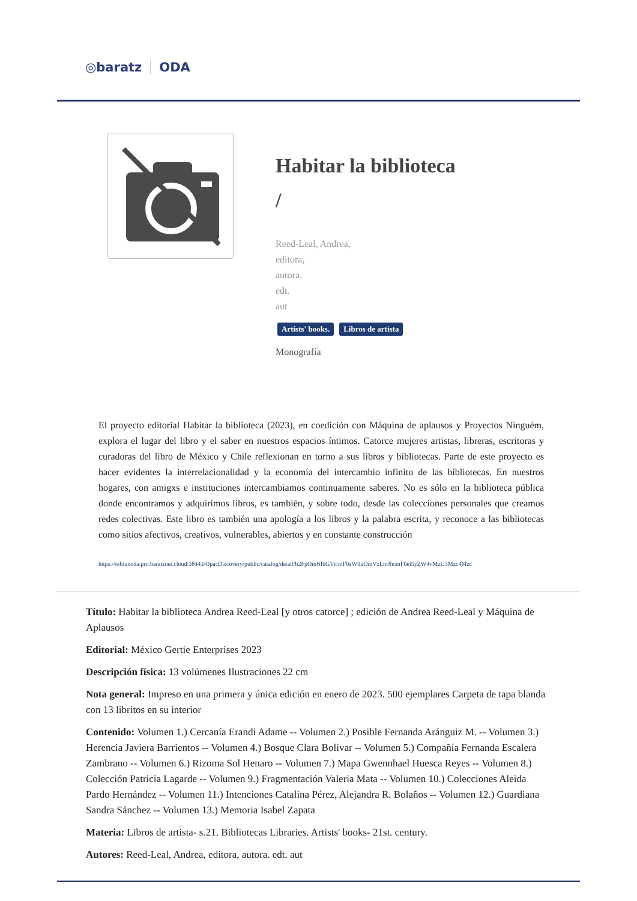◎baratz ODA
Habitar la biblioteca
/
Reed-Leal, Andrea,
editora,
autora.
edt.
aut
Artists' books. Libros de artista
Monografía
El proyecto editorial Habitar la biblioteca (2023), en coedición con Máquina de aplausos y Proyectos Ninguém, explora el lugar del libro y el saber en nuestros espacios íntimos. Catorce mujeres artistas, libreras, escritoras y curadoras del libro de México y Chile reflexionan en torno a sus libros y bibliotecas. Parte de este proyecto es hacer evidentes la interrelacionalidad y la economía del intercambio infinito de las bibliotecas. En nuestros hogares, con amigxs e instituciones intercambiamos continuamente saberes. No es sólo en la biblioteca pública donde encontramos y adquirimos libros, es también, y sobre todo, desde las colecciones personales que creamos redes colectivas. Este libro es también una apología a los libros y la palabra escrita, y reconoce a las bibliotecas como sitios afectivos, creativos, vulnerables, abiertos y en constante construcción
https://rebiunoda.pro.baratznet.cloud:38443/OpacDiscovery/public/catalog/detail/b2FpOmNlbGVicmF0aW9uOmVzLmJhcmF0ei5yZW4vMzU3Mzc4Mzc
Título: Habitar la biblioteca Andrea Reed-Leal [y otros catorce] ; edición de Andrea Reed-Leal y Máquina de Aplausos
Editorial: México Gertie Enterprises 2023
Descripción física: 13 volúmenes Ilustraciones 22 cm
Nota general: Impreso en una primera y única edición en enero de 2023. 500 ejemplares Carpeta de tapa blanda con 13 libritos en su interior
Contenido: Volumen 1.) Cercanía Erandi Adame -- Volumen 2.) Posible Fernanda Aránguiz M. -- Volumen 3.) Herencia Javiera Barrientos -- Volumen 4.) Bosque Clara Bolívar -- Volumen 5.) Compañía Fernanda Escalera Zambrano -- Volumen 6.) Rizoma Sol Henaro -- Volumen 7.) Mapa Gwennhael Huesca Reyes -- Volumen 8.) Colección Patricia Lagarde -- Volumen 9.) Fragmentación Valeria Mata -- Volumen 10.) Colecciones Aleida Pardo Hernández -- Volumen 11.) Intenciones Catalina Pérez, Alejandra R. Bolaños -- Volumen 12.) Guardiana Sandra Sánchez -- Volumen 13.) Memoria Isabel Zapata
Materia: Libros de artista- s.21. Bibliotecas Libraries. Artists' books- 21st. century.
Autores: Reed-Leal, Andrea, editora, autora. edt. aut